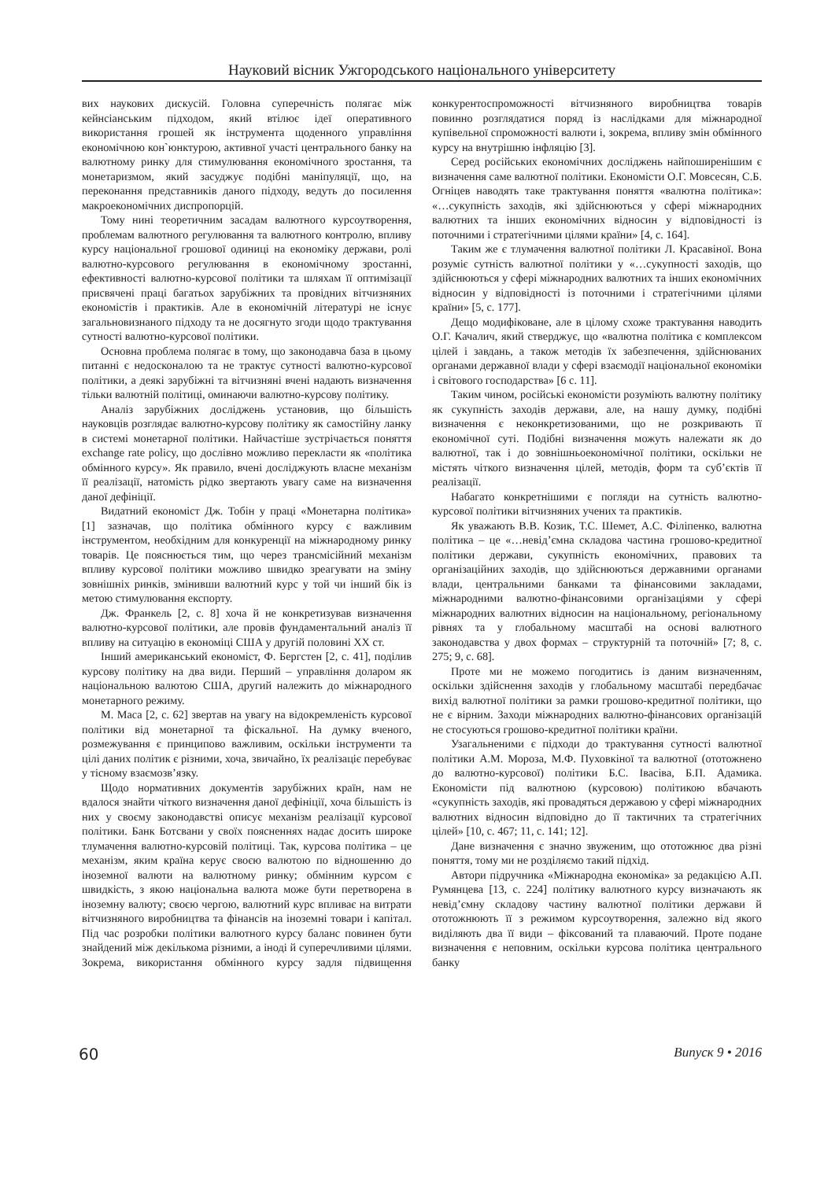Науковий вісник Ужгородського національного університету
вих наукових дискусій. Головна суперечність полягає між кейнсіанським підходом, який втілює ідеї оперативного використання грошей як інструмента щоденного управління економічною кон`юнктурою, активної участі центрального банку на валютному ринку для стимулювання економічного зростання, та монетаризмом, який засуджує подібні маніпуляції, що, на переконання представників даного підходу, ведуть до посилення макроекономічних диспропорцій.
Тому нині теоретичним засадам валютного курсоутворення, проблемам валютного регулювання та валютного контролю, впливу курсу національної грошової одиниці на економіку держави, ролі валютно-курсового регулювання в економічному зростанні, ефективності валютно-курсової політики та шляхам її оптимізації присвячені праці багатьох зарубіжних та провідних вітчизняних економістів і практиків. Але в економічній літературі не існує загальновизнаного підходу та не досягнуто згоди щодо трактування сутності валютно-курсової політики.
Основна проблема полягає в тому, що законодавча база в цьому питанні є недосконалою та не трактує сутності валютно-курсової політики, а деякі зарубіжні та вітчизняні вчені надають визначення тільки валютній політиці, оминаючи валютно-курсову політику.
Аналіз зарубіжних досліджень установив, що більшість науковців розглядає валютно-курсову політику як самостійну ланку в системі монетарної політики. Найчастіше зустрічається поняття exchange rate policy, що дослівно можливо перекласти як «політика обмінного курсу». Як правило, вчені досліджують власне механізм її реалізації, натомість рідко звертають увагу саме на визначення даної дефініції.
Видатний економіст Дж. Тобін у праці «Монетарна політика» [1] зазначав, що політика обмінного курсу є важливим інструментом, необхідним для конкуренції на міжнародному ринку товарів. Це пояснюється тим, що через трансмісійний механізм впливу курсової політики можливо швидко зреагувати на зміну зовнішніх ринків, змінивши валютний курс у той чи інший бік із метою стимулювання експорту.
Дж. Франкель [2, с. 8] хоча й не конкретизував визначення валютно-курсової політики, але провів фундаментальний аналіз її впливу на ситуацію в економіці США у другій половині XX ст.
Інший американський економіст, Ф. Бергстен [2, с. 41], поділив курсову політику на два види. Перший – управління доларом як національною валютою США, другий належить до міжнародного монетарного режиму.
М. Маса [2, с. 62] звертав на увагу на відокремленість курсової політики від монетарної та фіскальної. На думку вченого, розмежування є принципово важливим, оскільки інструменти та цілі даних політик є різними, хоча, звичайно, їх реалізаціє перебуває у тісному взаємозв’язку.
Щодо нормативних документів зарубіжних країн, нам не вдалося знайти чіткого визначення даної дефініції, хоча більшість із них у своєму законодавстві описує механізм реалізації курсової політики. Банк Ботсвани у своїх поясненнях надає досить широке тлумачення валютно-курсовій політиці. Так, курсова політика – це механізм, яким країна керує своєю валютою по відношенню до іноземної валюти на валютному ринку; обмінним курсом є швидкість, з якою національна валюта може бути перетворена в іноземну валюту; своєю чергою, валютний курс впливає на витрати вітчизняного виробництва та фінансів на іноземні товари і капітал. Під час розробки політики валютного курсу баланс повинен бути знайдений між декількома різними, а іноді й суперечливими цілями. Зокрема, використання обмінного курсу задля підвищення конкурентоспроможності вітчизняного виробництва товарів повинно розглядатися поряд із наслідками для міжнародної купівельної спроможності валюти і, зокрема, впливу змін обмінного курсу на внутрішню інфляцію [3].
Серед російських економічних досліджень найпоширенішим є визначення саме валютної політики. Економісти О.Г. Мовсесян, С.Б. Огніцев наводять таке трактування поняття «валютна політика»: «…сукупність заходів, які здійснюються у сфері міжнародних валютних та інших економічних відносин у відповідності із поточними і стратегічними цілями країни» [4, с. 164].
Таким же є тлумачення валютної політики Л. Красавіної. Вона розуміє сутність валютної політики у «…сукупності заходів, що здійснюються у сфері міжнародних валютних та інших економічних відносин у відповідності із поточними і стратегічними цілями країни» [5, с. 177].
Дещо модифіковане, але в цілому схоже трактування наводить О.Г. Качалич, який стверджує, що «валютна політика є комплексом цілей і завдань, а також методів їх забезпечення, здійснюваних органами державної влади у сфері взаємодії національної економіки і світового господарства» [6 с. 11].
Таким чином, російські економісти розуміють валютну політику як сукупність заходів держави, але, на нашу думку, подібні визначення є неконкретизованими, що не розкривають її економічної суті. Подібні визначення можуть належати як до валютної, так і до зовнішньоекономічної політики, оскільки не містять чіткого визначення цілей, методів, форм та суб’єктів її реалізації.
Набагато конкретнішими є погляди на сутність валютно-курсової політики вітчизняних учених та практиків.
Як уважають В.В. Козик, Т.С. Шемет, А.С. Філіпенко, валютна політика – це «…невід’ємна складова частина грошово-кредитної політики держави, сукупність економічних, правових та організаційних заходів, що здійснюються державними органами влади, центральними банками та фінансовими закладами, міжнародними валютно-фінансовими організаціями у сфері міжнародних валютних відносин на національному, регіональному рівнях та у глобальному масштабі на основі валютного законодавства у двох формах – структурній та поточній» [7; 8, с. 275; 9, с. 68].
Проте ми не можемо погодитись із даним визначенням, оскільки здійснення заходів у глобальному масштабі передбачає вихід валютної політики за рамки грошово-кредитної політики, що не є вірним. Заходи міжнародних валютно-фінансових організацій не стосуються грошово-кредитної політики країни.
Узагальненими є підходи до трактування сутності валютної політики А.М. Мороза, М.Ф. Пуховкіної та валютної (ототожнено до валютно-курсової) політики Б.С. Івасіва, Б.П. Адамика. Економісти під валютною (курсовою) політикою вбачають «сукупність заходів, які провадяться державою у сфері міжнародних валютних відносин відповідно до її тактичних та стратегічних цілей» [10, с. 467; 11, с. 141; 12].
Дане визначення є значно звуженим, що ототожнює два різні поняття, тому ми не розділяємо такий підхід.
Автори підручника «Міжнародна економіка» за редакцією А.П. Румянцева [13, с. 224] політику валютного курсу визначають як невід’ємну складову частину валютної політики держави й ототожнюють її з режимом курсоутворення, залежно від якого виділяють два її види – фіксований та плаваючий. Проте подане визначення є неповним, оскільки курсова політика центрального банку
60 Випуск 9 • 2016